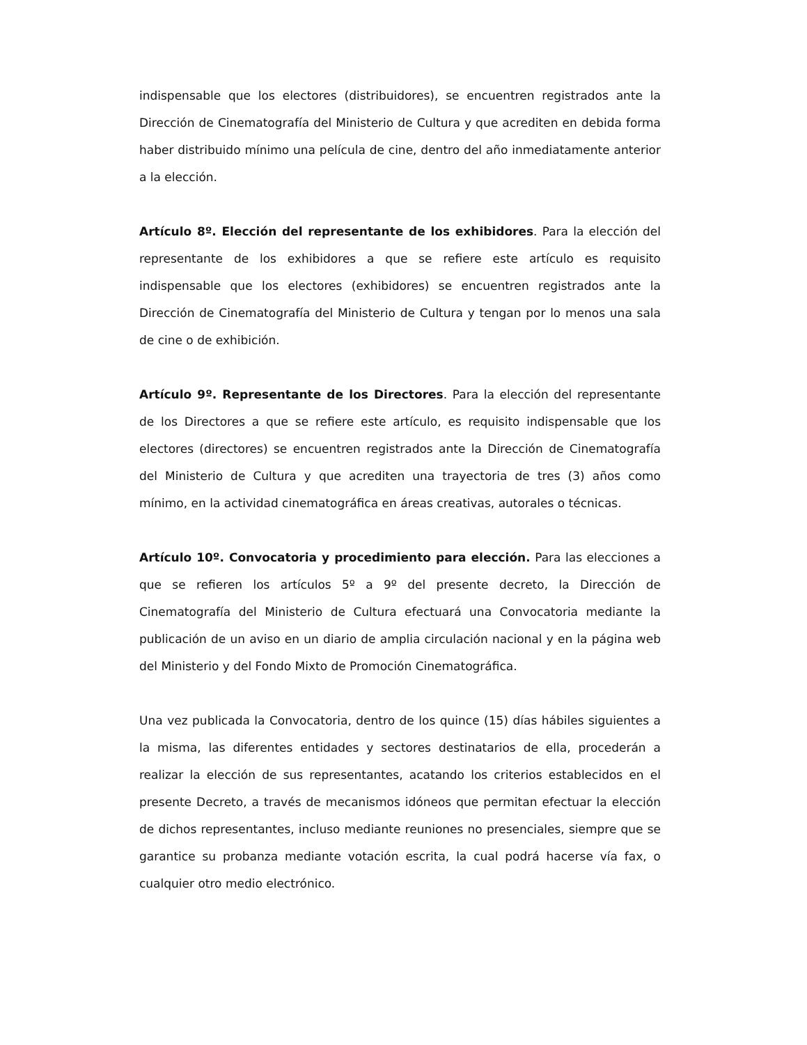indispensable que los electores (distribuidores), se encuentren registrados ante la Dirección de Cinematografía del Ministerio de Cultura y que acrediten en debida forma haber distribuido mínimo una película de cine, dentro del año inmediatamente anterior a la elección.
Artículo 8º. Elección del representante de los exhibidores. Para la elección del representante de los exhibidores a que se refiere este artículo es requisito indispensable que los electores (exhibidores) se encuentren registrados ante la Dirección de Cinematografía del Ministerio de Cultura y tengan por lo menos una sala de cine o de exhibición.
Artículo 9º. Representante de los Directores. Para la elección del representante de los Directores a que se refiere este artículo, es requisito indispensable que los electores (directores) se encuentren registrados ante la Dirección de Cinematografía del Ministerio de Cultura y que acrediten una trayectoria de tres (3) años como mínimo, en la actividad cinematográfica en áreas creativas, autorales o técnicas.
Artículo 10º. Convocatoria y procedimiento para elección. Para las elecciones a que se refieren los artículos 5º a 9º del presente decreto, la Dirección de Cinematografía del Ministerio de Cultura efectuará una Convocatoria mediante la publicación de un aviso en un diario de amplia circulación nacional y en la página web del Ministerio y del Fondo Mixto de Promoción Cinematográfica.
Una vez publicada la Convocatoria, dentro de los quince (15) días hábiles siguientes a la misma, las diferentes entidades y sectores destinatarios de ella, procederán a realizar la elección de sus representantes, acatando los criterios establecidos en el presente Decreto, a través de mecanismos idóneos que permitan efectuar la elección de dichos representantes, incluso mediante reuniones no presenciales, siempre que se garantice su probanza mediante votación escrita, la cual podrá hacerse vía fax, o cualquier otro medio electrónico.